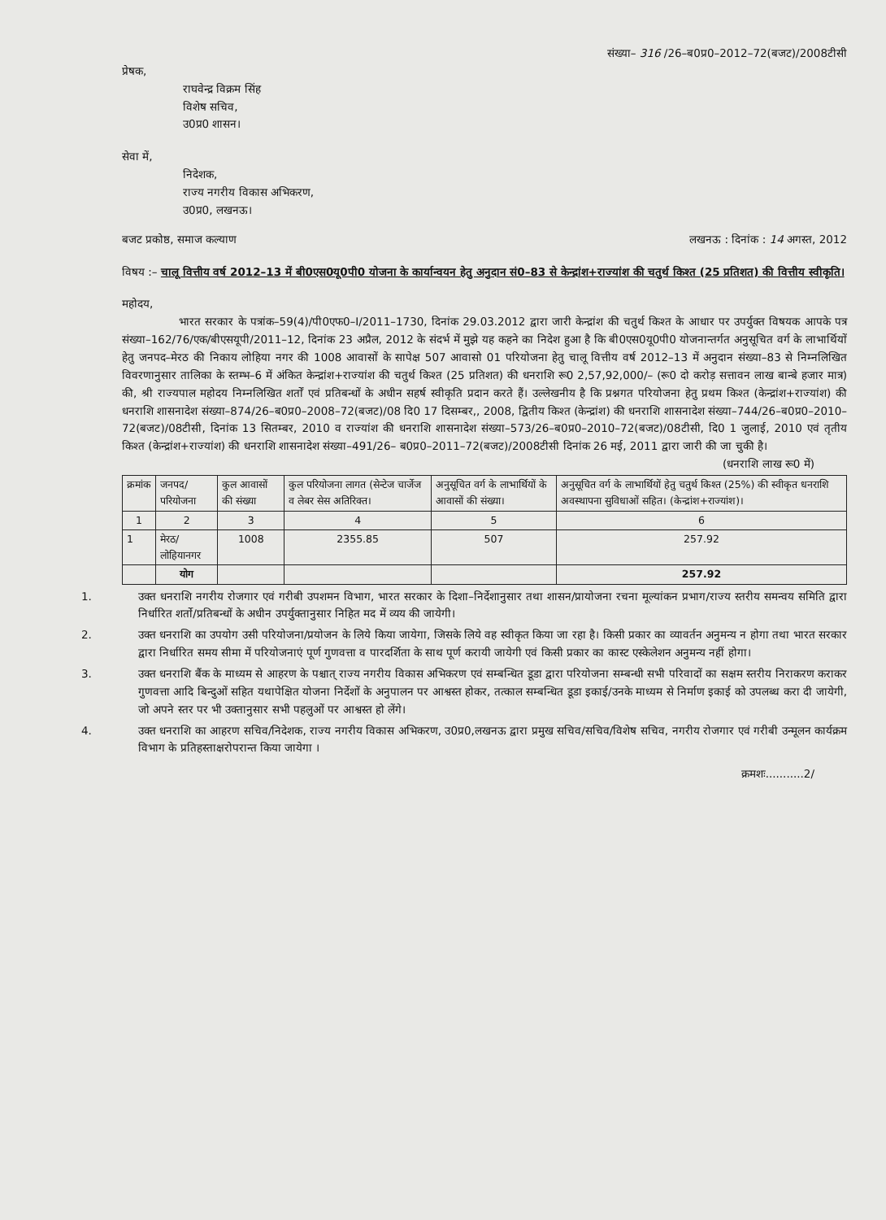संख्या– 316 /26–ब0प्र0–2012–72(बजट)/2008टीसी
प्रेषक,
राघवेन्द्र विक्रम सिंह
विशेष सचिव,
उ0प्र0 शासन।
सेवा में,
निदेशक,
राज्य नगरीय विकास अभिकरण,
उ0प्र0, लखनऊ।
बजट प्रकोष्ठ, समाज कल्याण लखनऊ : दिनांक : 14 अगस्त, 2012
विषय :– चालू वित्तीय वर्ष 2012–13 में बी0एस0यू0पी0 योजना के कार्यान्वयन हेतु अनुदान सं0–83 से केन्द्रांश+राज्यांश की चतुर्थ किश्त (25 प्रतिशत) की वित्तीय स्वीकृति।
महोदय,
भारत सरकार के पत्रांक–59(4)/पी0एफ0–I/2011–1730, दिनांक 29.03.2012 द्वारा जारी केन्द्रांश की चतुर्थ किश्त के आधार पर उपर्युक्त विषयक आपके पत्र संख्या–162/76/एक/बीएसयूपी/2011–12, दिनांक 23 अप्रैल, 2012 के संदर्भ में मुझे यह कहने का निदेश हुआ है कि बी0एस0यू0पी0 योजनान्तर्गत अनुसूचित वर्ग के लाभार्थियों हेतु जनपद–मेरठ की निकाय लोहिया नगर की 1008 आवासों के सापेक्ष 507 आवासो 01 परियोजना हेतु चालू वित्तीय वर्ष 2012–13 में अनुदान संख्या–83 से निम्नलिखित विवरणानुसार तालिका के स्तम्भ–6 में अंकित केन्द्रांश+राज्यांश की चतुर्थ किश्त (25 प्रतिशत) की धनराशि रू0 2,57,92,000/– (रू0 दो करोड़ सत्तावन लाख बान्बे हजार मात्र) की, श्री राज्यपाल महोदय निम्नलिखित शर्तों एवं प्रतिबन्धों के अधीन सहर्ष स्वीकृति प्रदान करते हैं। उल्लेखनीय है कि प्रश्नगत परियोजना हेतु प्रथम किश्त (केन्द्रांश+राज्यांश) की धनराशि शासनादेश संख्या–874/26–ब0प्र0–2008–72(बजट)/08 दि0 17 दिसम्बर,, 2008, द्वितीय किश्त (केन्द्रांश) की धनराशि शासनादेश संख्या–744/26–ब0प्र0–2010–72(बजट)/08टीसी, दिनांक 13 सितम्बर, 2010 व राज्यांश की धनराशि शासनादेश संख्या–573/26–ब0प्र0–2010–72(बजट)/08टीसी, दि0 1 जुलाई, 2010 एवं तृतीय किश्त (केन्द्रांश+राज्यांश) की धनराशि शासनादेश संख्या–491/26– ब0प्र0–2011–72(बजट)/2008टीसी दिनांक 26 मई, 2011 द्वारा जारी की जा चुकी है।
(धनराशि लाख रू0 में)
| क्रमांक | जनपद/परियोजना | कुल आवासों की संख्या | कुल परियोजना लागत (सेन्टेज चार्जेज व लेबर सेस अतिरिक्त। | अनुसूचित वर्ग के लाभार्थियों के आवासों की संख्या। | अनुसूचित वर्ग के लाभार्थियों हेतु चतुर्थ किश्त (25%) की स्वीकृत धनराशि अवस्थापना सुविधाओं सहित। (केन्द्रांश+राज्यांश)। |
| --- | --- | --- | --- | --- | --- |
| 1 | 2 | 3 | 4 | 5 | 6 |
| 1 | मेरठ/लोहियानगर | 1008 | 2355.85 | 507 | 257.92 |
| | योग | | | | 257.92 |
1. उक्त धनराशि नगरीय रोजगार एवं गरीबी उपशमन विभाग, भारत सरकार के दिशा–निर्देशानुसार तथा शासन/प्रायोजना रचना मूल्यांकन प्रभाग/राज्य स्तरीय समन्वय समिति द्वारा निर्धारित शर्तो/प्रतिबन्धों के अधीन उपर्युक्तानुसार निहित मद में व्यय की जायेगी।
2. उक्त धनराशि का उपयोग उसी परियोजना/प्रयोजन के लिये किया जायेगा, जिसके लिये वह स्वीकृत किया जा रहा है। किसी प्रकार का व्यावर्तन अनुमन्य न होगा तथा भारत सरकार द्वारा निर्धारित समय सीमा में परियोजनाएं पूर्ण गुणवत्ता व पारदर्शिता के साथ पूर्ण करायी जायेगी एवं किसी प्रकार का कास्ट एस्केलेशन अनुमन्य नहीं होगा।
3. उक्त धनराशि बैंक के माध्यम से आहरण के पश्चात् राज्य नगरीय विकास अभिकरण एवं सम्बन्धित डूडा द्वारा परियोजना सम्बन्धी सभी परिवादों का सक्षम स्तरीय निराकरण कराकर गुणवत्ता आदि बिन्दुओं सहित यथापेक्षित योजना निर्देशों के अनुपालन पर आश्वस्त होकर, तत्काल सम्बन्धित डूडा इकाई/उनके माध्यम से निर्माण इकाई को उपलब्ध करा दी जायेगी, जो अपने स्तर पर भी उक्तानुसार सभी पहलुओं पर आश्वस्त हो लेंगे।
4. उक्त धनराशि का आहरण सचिव/निदेशक, राज्य नगरीय विकास अभिकरण, उ0प्र0,लखनऊ द्वारा प्रमुख सचिव/सचिव/विशेष सचिव, नगरीय रोजगार एवं गरीबी उन्मूलन कार्यक्रम विभाग के प्रतिहस्ताक्षरोपरान्त किया जायेगा ।
क्रमशः...........2/